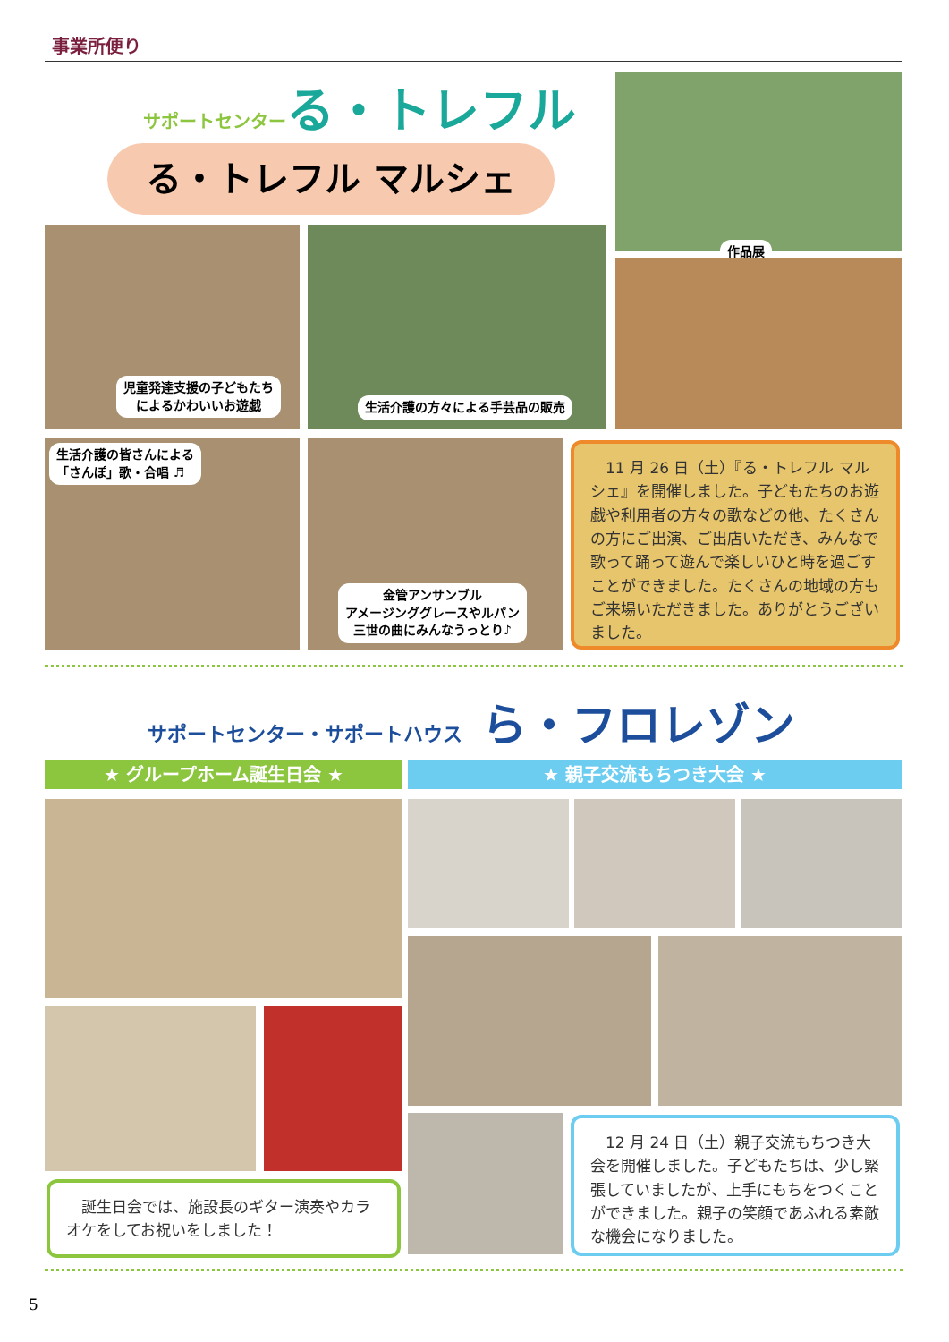事業所便り
サポートセンターる・トレフル
る・トレフル マルシェ
作品展
児童発達支援の子どもたち
によるかわいいお遊戯
生活介護の方々による手芸品の販売
生活介護の皆さんによる
「さんぽ」歌・合唱 ♬
金管アンサンブル
アメージンググレースやルパン
三世の曲にみんなうっとり♪
　11 月 26 日（土）『る・トレフル マルシェ』を開催しました。子どもたちのお遊戯や利用者の方々の歌などの他、たくさんの方にご出演、ご出店いただき、みんなで歌って踊って遊んで楽しいひと時を過ごすことができました。たくさんの地域の方もご来場いただきました。ありがとうございました。
サポートセンター・サポートハウス　ら・フロレゾン
★ グループホーム誕生日会 ★ ★ 親子交流もちつき大会 ★
　誕生日会では、施設長のギター演奏やカラオケをしてお祝いをしました！
　12 月 24 日（土）親子交流もちつき大会を開催しました。子どもたちは、少し緊張していましたが、上手にもちをつくことができました。親子の笑顔であふれる素敵な機会になりました。
5